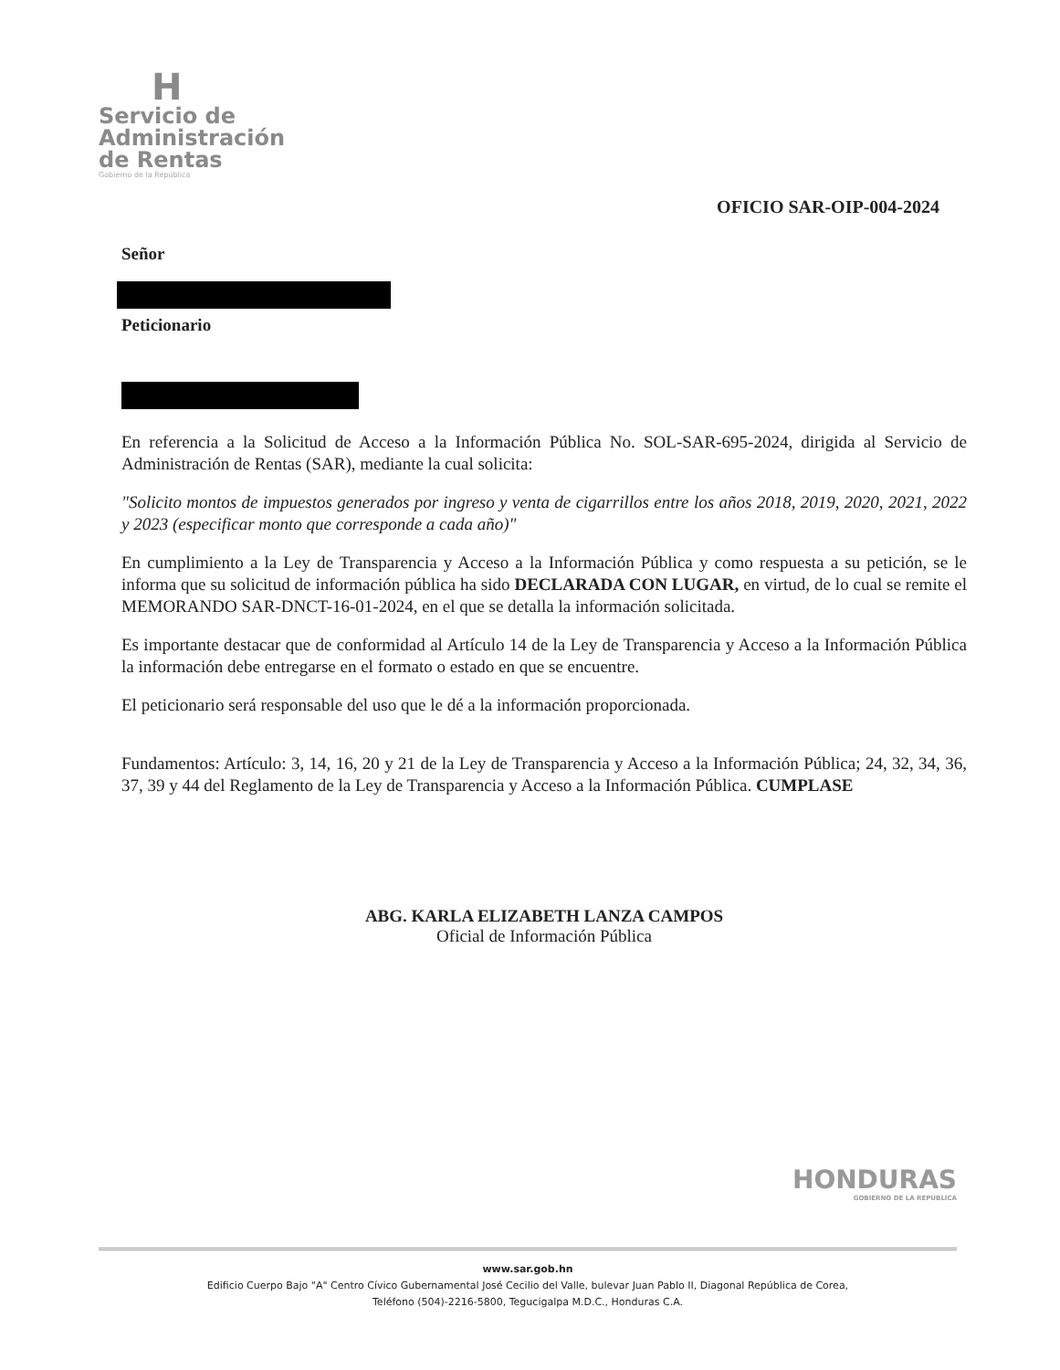H
Servicio de
Administración
de Rentas
Gobierno de la República
OFICIO SAR-OIP-004-2024
Señor
Peticionario
En referencia a la Solicitud de Acceso a la Información Pública No. SOL-SAR-695-2024, dirigida al Servicio de Administración de Rentas (SAR), mediante la cual solicita:
"Solicito montos de impuestos generados por ingreso y venta de cigarrillos entre los años 2018, 2019, 2020, 2021, 2022 y 2023 (especificar monto que corresponde a cada año)"
En cumplimiento a la Ley de Transparencia y Acceso a la Información Pública y como respuesta a su petición, se le informa que su solicitud de información pública ha sido DECLARADA CON LUGAR, en virtud, de lo cual se remite el MEMORANDO SAR-DNCT-16-01-2024, en el que se detalla la información solicitada.
Es importante destacar que de conformidad al Artículo 14 de la Ley de Transparencia y Acceso a la Información Pública la información debe entregarse en el formato o estado en que se encuentre.
El peticionario será responsable del uso que le dé a la información proporcionada.
Fundamentos: Artículo: 3, 14, 16, 20 y 21 de la Ley de Transparencia y Acceso a la Información Pública; 24, 32, 34, 36, 37, 39 y 44 del Reglamento de la Ley de Transparencia y Acceso a la Información Pública. CUMPLASE
ABG. KARLA ELIZABETH LANZA CAMPOS
Oficial de Información Pública
HONDURAS
GOBIERNO DE LA REPÚBLICA
www.sar.gob.hn
Edificio Cuerpo Bajo "A" Centro Cívico Gubernamental José Cecilio del Valle, bulevar Juan Pablo II, Diagonal República de Corea,
Teléfono (504)-2216-5800, Tegucigalpa M.D.C., Honduras C.A.